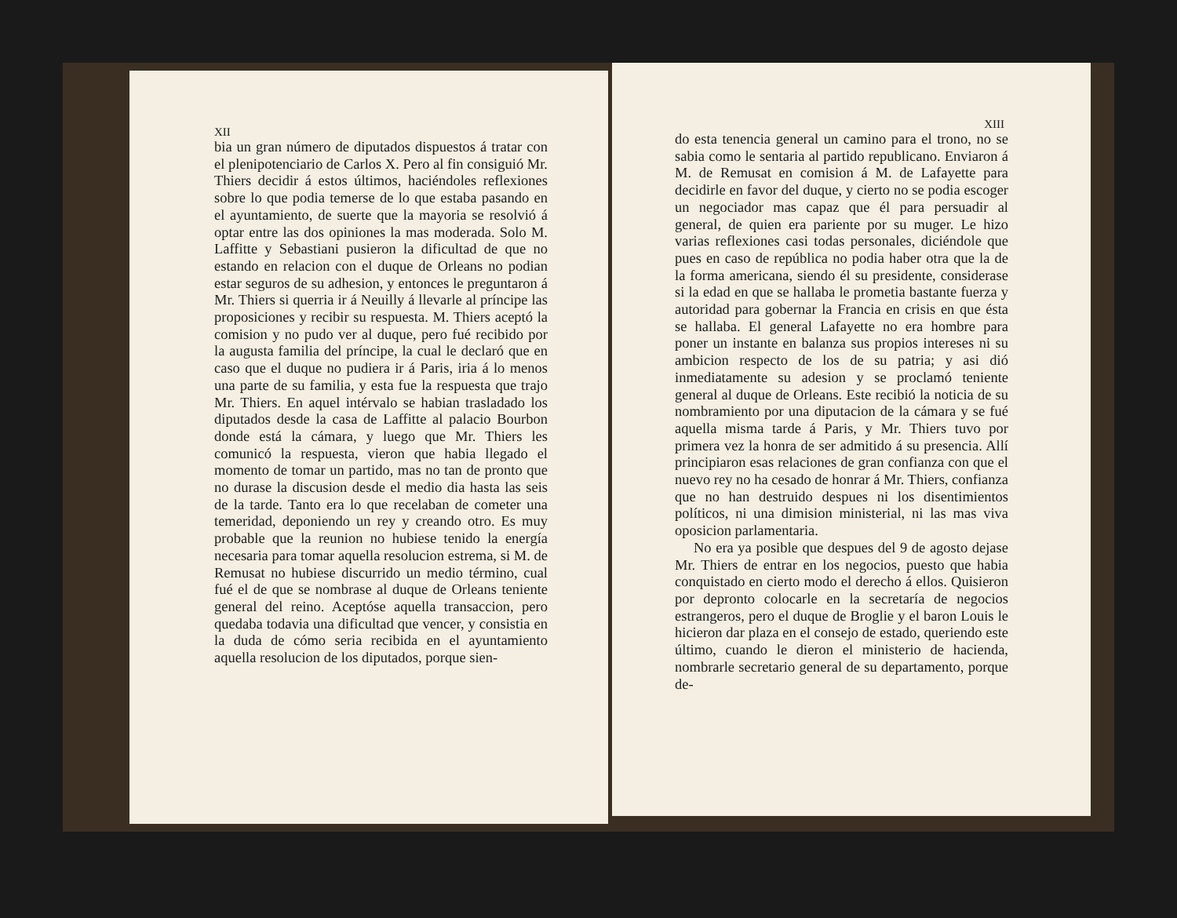XII
bia un gran número de diputados dispuestos á tratar con el plenipotenciario de Carlos X. Pero al fin consiguió Mr. Thiers decidir á estos últimos, haciéndoles reflexiones sobre lo que podia temerse de lo que estaba pasando en el ayuntamiento, de suerte que la mayoria se resolvió á optar entre las dos opiniones la mas moderada. Solo M. Laffitte y Sebastiani pusieron la dificultad de que no estando en relacion con el duque de Orleans no podian estar seguros de su adhesion, y entonces le preguntaron á Mr. Thiers si querria ir á Neuilly á llevarle al príncipe las proposiciones y recibir su respuesta. M. Thiers aceptó la comision y no pudo ver al duque, pero fué recibido por la augusta familia del príncipe, la cual le declaró que en caso que el duque no pudiera ir á Paris, iria á lo menos una parte de su familia, y esta fue la respuesta que trajo Mr. Thiers. En aquel intérvalo se habian trasladado los diputados desde la casa de Laffitte al palacio Bourbon donde está la cámara, y luego que Mr. Thiers les comunicó la respuesta, vieron que habia llegado el momento de tomar un partido, mas no tan de pronto que no durase la discusion desde el medio dia hasta las seis de la tarde. Tanto era lo que recelaban de cometer una temeridad, deponiendo un rey y creando otro. Es muy probable que la reunion no hubiese tenido la energía necesaria para tomar aquella resolucion estrema, si M. de Remusat no hubiese discurrido un medio término, cual fué el de que se nombrase al duque de Orleans teniente general del reino. Aceptóse aquella transaccion, pero quedaba todavia una dificultad que vencer, y consistia en la duda de cómo seria recibida en el ayuntamiento aquella resolucion de los diputados, porque sien-
XIII
do esta tenencia general un camino para el trono, no se sabia como le sentaria al partido republicano. Enviaron á M. de Remusat en comision á M. de Lafayette para decidirle en favor del duque, y cierto no se podia escoger un negociador mas capaz que él para persuadir al general, de quien era pariente por su muger. Le hizo varias reflexiones casi todas personales, diciéndole que pues en caso de república no podia haber otra que la de la forma americana, siendo él su presidente, considerase si la edad en que se hallaba le prometia bastante fuerza y autoridad para gobernar la Francia en crisis en que ésta se hallaba. El general Lafayette no era hombre para poner un instante en balanza sus propios intereses ni su ambicion respecto de los de su patria; y asi dió inmediatamente su adesion y se proclamó teniente general al duque de Orleans. Este recibió la noticia de su nombramiento por una diputacion de la cámara y se fué aquella misma tarde á Paris, y Mr. Thiers tuvo por primera vez la honra de ser admitido á su presencia. Allí principiaron esas relaciones de gran confianza con que el nuevo rey no ha cesado de honrar á Mr. Thiers, confianza que no han destruido despues ni los disentimientos políticos, ni una dimision ministerial, ni las mas viva oposicion parlamentaria.
No era ya posible que despues del 9 de agosto dejase Mr. Thiers de entrar en los negocios, puesto que habia conquistado en cierto modo el derecho á ellos. Quisieron por depronto colocarle en la secretaría de negocios estrangeros, pero el duque de Broglie y el baron Louis le hicieron dar plaza en el consejo de estado, queriendo este último, cuando le dieron el ministerio de hacienda, nombrarle secretario general de su departamento, porque de-